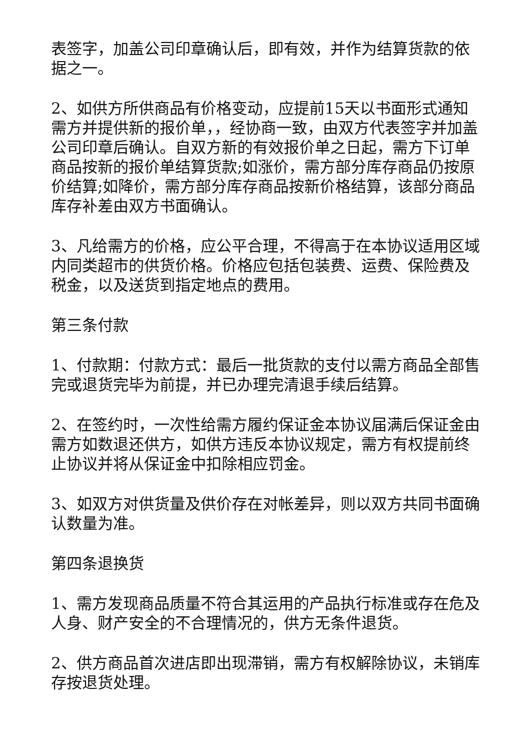表签字，加盖公司印章确认后，即有效，并作为结算货款的依据之一。
2、如供方所供商品有价格变动，应提前15天以书面形式通知需方并提供新的报价单，，经协商一致，由双方代表签字并加盖公司印章后确认。自双方新的有效报价单之日起，需方下订单商品按新的报价单结算货款;如涨价，需方部分库存商品仍按原价结算;如降价，需方部分库存商品按新价格结算，该部分商品库存补差由双方书面确认。
3、凡给需方的价格，应公平合理，不得高于在本协议适用区域内同类超市的供货价格。价格应包括包装费、运费、保险费及税金，以及送货到指定地点的费用。
第三条付款
1、付款期：付款方式：最后一批货款的支付以需方商品全部售完或退货完毕为前提，并已办理完清退手续后结算。
2、在签约时，一次性给需方履约保证金本协议届满后保证金由需方如数退还供方，如供方违反本协议规定，需方有权提前终止协议并将从保证金中扣除相应罚金。
3、如双方对供货量及供价存在对帐差异，则以双方共同书面确认数量为准。
第四条退换货
1、需方发现商品质量不符合其运用的产品执行标准或存在危及人身、财产安全的不合理情况的，供方无条件退货。
2、供方商品首次进店即出现滞销，需方有权解除协议，未销库存按退货处理。